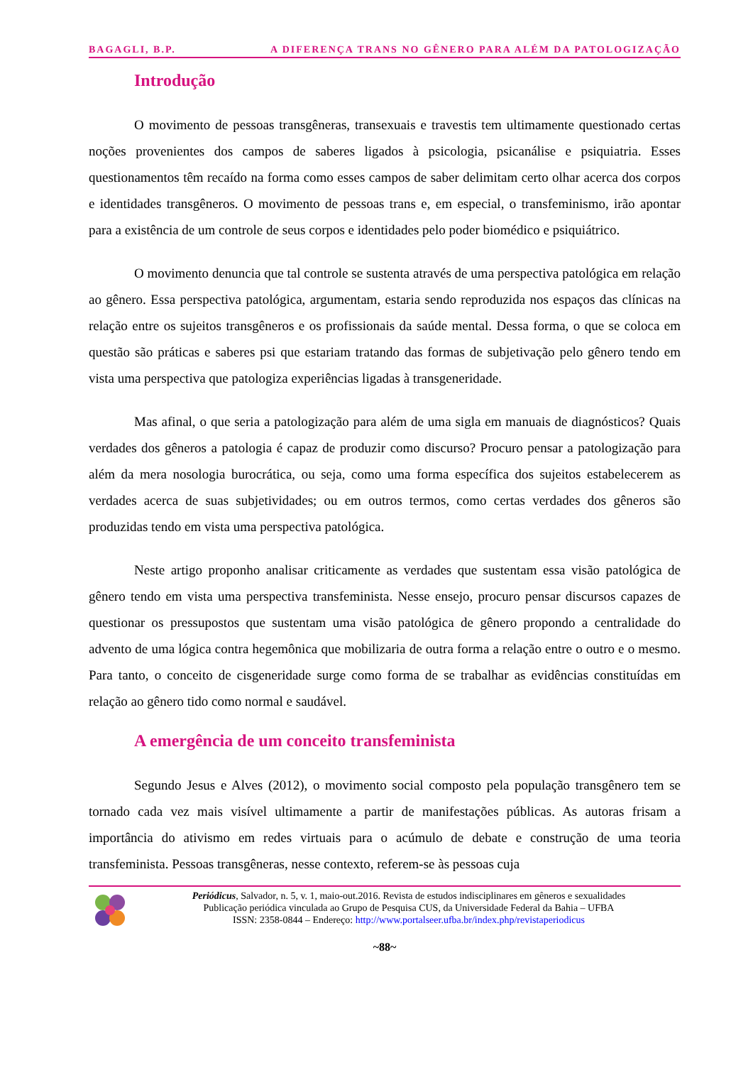BAGAGLI, B.P. A DIFERENÇA TRANS NO GÊNERO PARA ALÉM DA PATOLOGIZAÇÃO
Introdução
O movimento de pessoas transgêneras, transexuais e travestis tem ultimamente questionado certas noções provenientes dos campos de saberes ligados à psicologia, psicanálise e psiquiatria. Esses questionamentos têm recaído na forma como esses campos de saber delimitam certo olhar acerca dos corpos e identidades transgêneros. O movimento de pessoas trans e, em especial, o transfeminismo, irão apontar para a existência de um controle de seus corpos e identidades pelo poder biomédico e psiquiátrico.
O movimento denuncia que tal controle se sustenta através de uma perspectiva patológica em relação ao gênero. Essa perspectiva patológica, argumentam, estaria sendo reproduzida nos espaços das clínicas na relação entre os sujeitos transgêneros e os profissionais da saúde mental. Dessa forma, o que se coloca em questão são práticas e saberes psi que estariam tratando das formas de subjetivação pelo gênero tendo em vista uma perspectiva que patologiza experiências ligadas à transgeneridade.
Mas afinal, o que seria a patologização para além de uma sigla em manuais de diagnósticos? Quais verdades dos gêneros a patologia é capaz de produzir como discurso? Procuro pensar a patologização para além da mera nosologia burocrática, ou seja, como uma forma específica dos sujeitos estabelecerem as verdades acerca de suas subjetividades; ou em outros termos, como certas verdades dos gêneros são produzidas tendo em vista uma perspectiva patológica.
Neste artigo proponho analisar criticamente as verdades que sustentam essa visão patológica de gênero tendo em vista uma perspectiva transfeminista. Nesse ensejo, procuro pensar discursos capazes de questionar os pressupostos que sustentam uma visão patológica de gênero propondo a centralidade do advento de uma lógica contra hegemônica que mobilizaria de outra forma a relação entre o outro e o mesmo. Para tanto, o conceito de cisgeneridade surge como forma de se trabalhar as evidências constituídas em relação ao gênero tido como normal e saudável.
A emergência de um conceito transfeminista
Segundo Jesus e Alves (2012), o movimento social composto pela população transgênero tem se tornado cada vez mais visível ultimamente a partir de manifestações públicas. As autoras frisam a importância do ativismo em redes virtuais para o acúmulo de debate e construção de uma teoria transfeminista. Pessoas transgêneras, nesse contexto, referem-se às pessoas cuja
Periódicus, Salvador, n. 5, v. 1, maio-out.2016. Revista de estudos indisciplinares em gêneros e sexualidades
Publicação periódica vinculada ao Grupo de Pesquisa CUS, da Universidade Federal da Bahia – UFBA
ISSN: 2358-0844 – Endereço: http://www.portalseer.ufba.br/index.php/revistaperiodicus
~88~